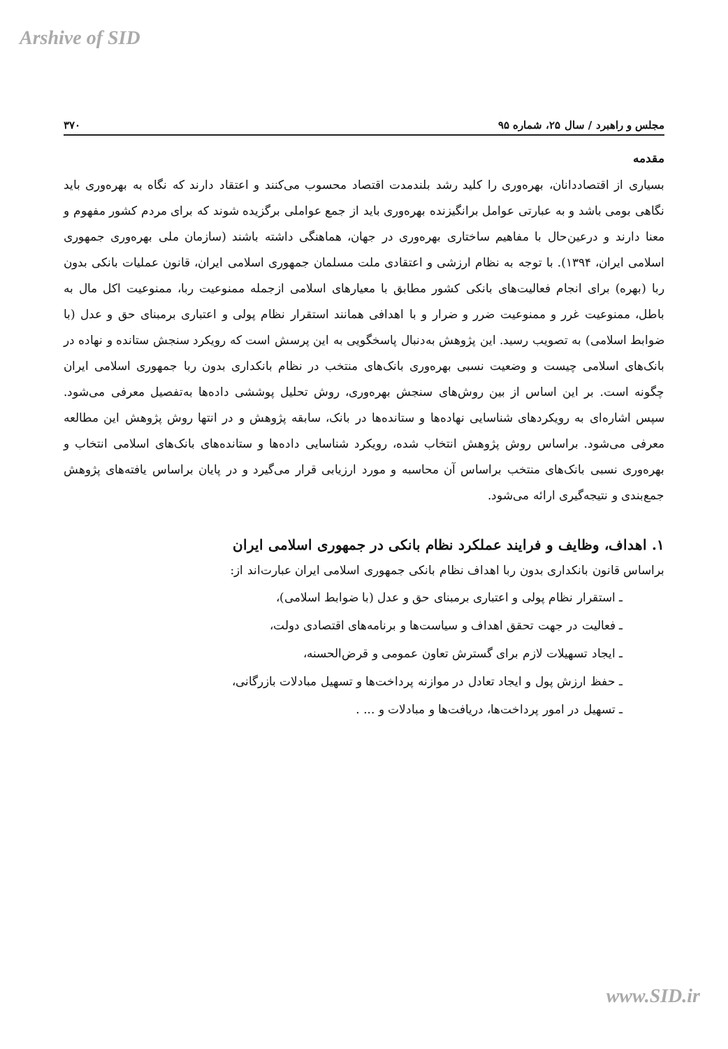Arshive of SID
مجلس و راهبرد / سال ۲۵، شماره ۹۵ ۳۷۰
مقدمه
بسیاری از اقتصاددانان، بهره‌وری را کلید رشد بلندمدت اقتصاد محسوب می‌کنند و اعتقاد دارند که نگاه به بهره‌وری باید نگاهی بومی باشد و به عبارتی عوامل برانگیزنده بهره‌وری باید از جمع عواملی برگزیده شوند که برای مردم کشور مفهوم و معنا دارند و درعین‌حال با مفاهیم ساختاری بهره‌وری در جهان، هماهنگی داشته باشند (سازمان ملی بهره‌وری جمهوری اسلامی ایران، ۱۳۹۴). با توجه به نظام ارزشی و اعتقادی ملت مسلمان جمهوری اسلامی ایران، قانون عملیات بانکی بدون ربا (بهره) برای انجام فعالیت‌های بانکی کشور مطابق با معیارهای اسلامی ازجمله ممنوعیت ربا، ممنوعیت اکل مال به باطل، ممنوعیت غرر و ممنوعیت ضرر و ضرار و با اهدافی همانند استقرار نظام پولی و اعتباری برمبنای حق و عدل (با ضوابط اسلامی) به تصویب رسید. این پژوهش به‌دنبال پاسخگویی به این پرسش است که رویکرد سنجش ستانده و نهاده در بانک‌های اسلامی چیست و وضعیت نسبی بهره‌وری بانک‌های منتخب در نظام بانکداری بدون ربا جمهوری اسلامی ایران چگونه است. بر این اساس از بین روش‌های سنجش بهره‌وری، روش تحلیل پوششی داده‌ها به‌تفصیل معرفی می‌شود. سپس اشاره‌ای به رویکردهای شناسایی نهاده‌ها و ستانده‌ها در بانک، سابقه پژوهش و در انتها روش پژوهش این مطالعه معرفی می‌شود. براساس روش پژوهش انتخاب شده، رویکرد شناسایی داده‌ها و ستانده‌های بانک‌های اسلامی انتخاب و بهره‌وری نسبی بانک‌های منتخب براساس آن محاسبه و مورد ارزیابی قرار می‌گیرد و در پایان براساس یافته‌های پژوهش جمع‌بندی و نتیجه‌گیری ارائه می‌شود.
۱. اهداف، وظایف و فرایند عملکرد نظام بانکی در جمهوری اسلامی ایران
براساس قانون بانکداری بدون ربا اهداف نظام بانکی جمهوری اسلامی ایران عبارت‌اند از:
ـ استقرار نظام پولی و اعتباری برمبنای حق و عدل (با ضوابط اسلامی)،
ـ فعالیت در جهت تحقق اهداف و سیاست‌ها و برنامه‌های اقتصادی دولت،
ـ ایجاد تسهیلات لازم برای گسترش تعاون عمومی و قرض‌الحسنه،
ـ حفظ ارزش پول و ایجاد تعادل در موازنه پرداخت‌ها و تسهیل مبادلات بازرگانی،
ـ تسهیل در امور پرداخت‌ها، دریافت‌ها و مبادلات و ... .
www.SID.ir